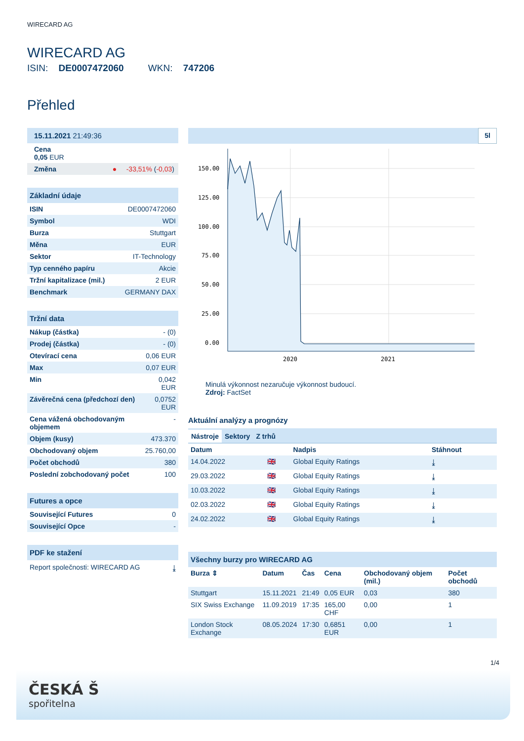WIRECARD AG
WIRECARD AG
ISIN: DE0007472060 WKN: 747206
Přehled
15.11.2021 21:49:36
Cena
0,05 EUR
Změna ● -33,51% (-0,03)
Základní údaje
| ISIN | DE0007472060 |
| Symbol | WDI |
| Burza | Stuttgart |
| Měna | EUR |
| Sektor | IT-Technology |
| Typ cenného papíru | Akcie |
| Tržní kapitalizace (mil.) | 2 EUR |
| Benchmark | GERMANY DAX |
Tržní data
| Nákup (částka) | - (0) |
| Prodej (částka) | - (0) |
| Otevírací cena | 0,06 EUR |
| Max | 0,07 EUR |
| Min | 0,042 EUR |
| Závěrečná cena (předchozí den) | 0,0752 EUR |
| Cena vážená obchodovaným objemem | - |
| Objem (kusy) | 473.370 |
| Obchodovaný objem | 25.760,00 |
| Počet obchodů | 380 |
| Poslední zobchodovaný počet | 100 |
Futures a opce
| Související Futures | 0 |
| Související Opce | - |
PDF ke stažení
Report společnosti: WIRECARD AG ⤓
5l
150.00
125.00
100.00
75.00
50.00
25.00
0.00
2020
2021
Minulá výkonnost nezaručuje výkonnost budoucí.
Zdroj: FactSet
Aktuální analýzy a prognózy
Nástroje Sektory Z trhů
| Datum | | Nadpis | Stáhnout |
| --- | --- | --- | --- |
| 14.04.2022 | 🇬🇧 | Global Equity Ratings | ⤓ |
| 29.03.2022 | 🇬🇧 | Global Equity Ratings | ⤓ |
| 10.03.2022 | 🇬🇧 | Global Equity Ratings | ⤓ |
| 02.03.2022 | 🇬🇧 | Global Equity Ratings | ⤓ |
| 24.02.2022 | 🇬🇧 | Global Equity Ratings | ⤓ |
Všechny burzy pro WIRECARD AG
| Burza ⇕ | Datum | Čas | Cena | Obchodovaný objem (mil.) | Počet obchodů |
| --- | --- | --- | --- | --- | --- |
| Stuttgart | 15.11.2021 | 21:49 | 0,05 EUR | 0,03 | 380 |
| SIX Swiss Exchange | 11.09.2019 | 17:35 | 165,00 CHF | 0,00 | 1 |
| London Stock Exchange | 08.05.2024 | 17:30 | 0,6851 EUR | 0,00 | 1 |
1/4
ČESKÁ Š
spořitelna